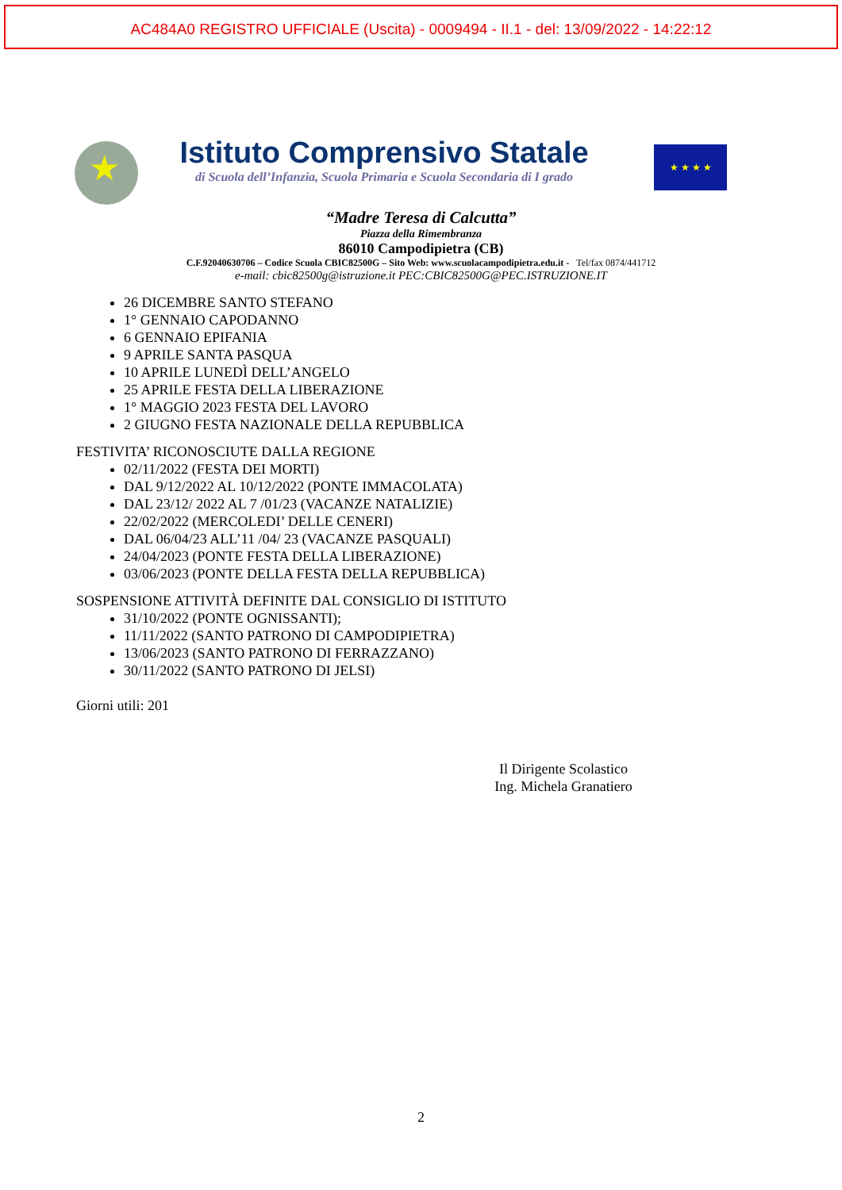AC484A0 REGISTRO UFFICIALE (Uscita) - 0009494 - II.1 - del: 13/09/2022 - 14:22:12
★
Istituto Comprensivo Statale
di Scuola dell’Infanzia, Scuola Primaria e Scuola Secondaria di I grado
★ ★ ★ ★
“Madre Teresa di Calcutta”
Piazza della Rimembranza
86010 Campodipietra (CB)
C.F.92040630706 – Codice Scuola CBIC82500G – Sito Web: www.scuolacampodipietra.edu.it - Tel/fax 0874/441712
e-mail: cbic82500g@istruzione.it PEC:CBIC82500G@PEC.ISTRUZIONE.IT
26 DICEMBRE SANTO STEFANO
1° GENNAIO CAPODANNO
6 GENNAIO EPIFANIA
9 APRILE SANTA PASQUA
10 APRILE LUNEDÌ DELL’ANGELO
25 APRILE FESTA DELLA LIBERAZIONE
1° MAGGIO 2023 FESTA DEL LAVORO
2 GIUGNO FESTA NAZIONALE DELLA REPUBBLICA
FESTIVITA’ RICONOSCIUTE DALLA REGIONE
02/11/2022 (FESTA DEI MORTI)
DAL 9/12/2022 AL 10/12/2022 (PONTE IMMACOLATA)
DAL 23/12/ 2022 AL 7 /01/23 (VACANZE NATALIZIE)
22/02/2022 (MERCOLEDI’ DELLE CENERI)
DAL 06/04/23 ALL’11 /04/ 23 (VACANZE PASQUALI)
24/04/2023 (PONTE FESTA DELLA LIBERAZIONE)
03/06/2023 (PONTE DELLA FESTA DELLA REPUBBLICA)
SOSPENSIONE ATTIVITÀ DEFINITE DAL CONSIGLIO DI ISTITUTO
31/10/2022 (PONTE OGNISSANTI);
11/11/2022 (SANTO PATRONO DI CAMPODIPIETRA)
13/06/2023 (SANTO PATRONO DI FERRAZZANO)
30/11/2022 (SANTO PATRONO DI JELSI)
Giorni utili: 201
Il Dirigente Scolastico
Ing. Michela Granatiero
2